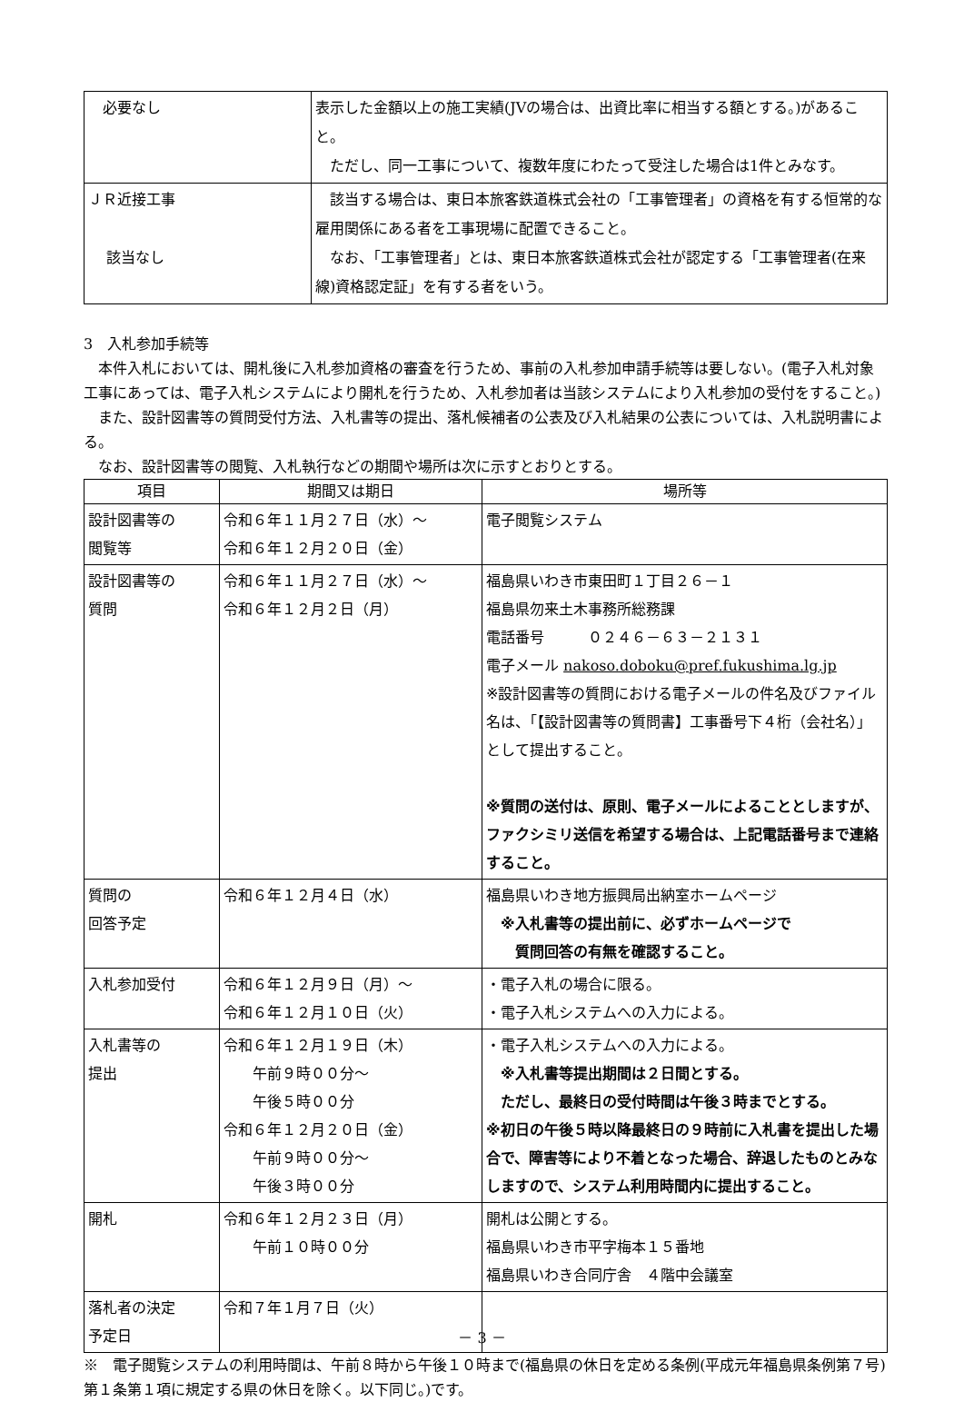| 必要なし | 表示した金額以上の施工実績(JVの場合は、出資比率に相当する額とする。)があること。 ただし、同一工事について、複数年度にわたって受注した場合は1件とみなす。 |
| ＪＲ近接工事 該当なし | 該当する場合は、東日本旅客鉄道株式会社の「工事管理者」の資格を有する恒常的な雇用関係にある者を工事現場に配置できること。 なお、「工事管理者」とは、東日本旅客鉄道株式会社が認定する「工事管理者(在来線)資格認定証」を有する者をいう。 |
3　入札参加手続等
　本件入札においては、開札後に入札参加資格の審査を行うため、事前の入札参加申請手続等は要しない。(電子入札対象工事にあっては、電子入札システムにより開札を行うため、入札参加者は当該システムにより入札参加の受付をすること。)
　また、設計図書等の質問受付方法、入札書等の提出、落札候補者の公表及び入札結果の公表については、入札説明書による。
　なお、設計図書等の閲覧、入札執行などの期間や場所は次に示すとおりとする。
| 項目 | 期間又は期日 | 場所等 |
| --- | --- | --- |
| 設計図書等の 閲覧等 | 令和６年１１月２７日（水）～ 令和６年１２月２０日（金） | 電子閲覧システム |
| 設計図書等の 質問 | 令和６年１１月２７日（水）～ 令和６年１２月２日（月） | 福島県いわき市東田町１丁目２６－１ 福島県勿来土木事務所総務課 電話番号 ０２４６－６３－２１３１ 電子メール nakoso.doboku@pref.fukushima.lg.jp ※設計図書等の質問における電子メールの件名及びファイル名は、「【設計図書等の質問書】工事番号下４桁（会社名）」として提出すること。 ※質問の送付は、原則、電子メールによることとしますが、ファクシミリ送信を希望する場合は、上記電話番号まで連絡すること。 |
| 質問の 回答予定 | 令和６年１２月４日（水） | 福島県いわき地方振興局出納室ホームページ ※入札書等の提出前に、必ずホームページで 質問回答の有無を確認すること。 |
| 入札参加受付 | 令和６年１２月９日（月）～ 令和６年１２月１０日（火） | ・電子入札の場合に限る。 ・電子入札システムへの入力による。 |
| 入札書等の 提出 | 令和６年１２月１９日（木） 午前９時００分～ 午後５時００分 令和６年１２月２０日（金） 午前９時００分～ 午後３時００分 | ・電子入札システムへの入力による。 ※入札書等提出期間は２日間とする。 ただし、最終日の受付時間は午後３時までとする。 ※初日の午後５時以降最終日の９時前に入札書を提出した場合で、障害等により不着となった場合、辞退したものとみなしますので、システム利用時間内に提出すること。 |
| 開札 | 令和６年１２月２３日（月） 午前１０時００分 | 開札は公開とする。 福島県いわき市平字梅本１５番地 福島県いわき合同庁舎 ４階中会議室 |
| 落札者の決定 予定日 | 令和７年１月７日（火） | |
※　電子閲覧システムの利用時間は、午前８時から午後１０時まで(福島県の休日を定める条例(平成元年福島県条例第７号)第１条第１項に規定する県の休日を除く。以下同じ。)です。
－ 3 －